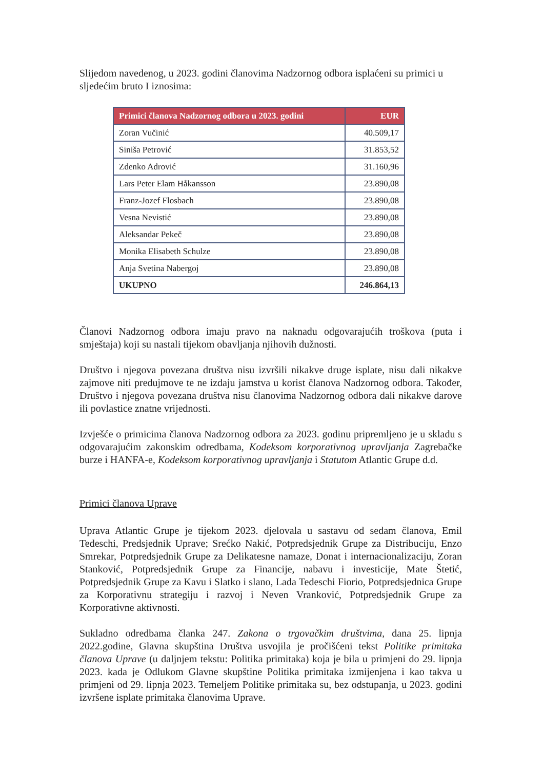Slijedom navedenog, u 2023. godini članovima Nadzornog odbora isplaćeni su primici u sljedećim bruto I iznosima:
| Primici članova Nadzornog odbora u 2023. godini | EUR |
| --- | --- |
| Zoran Vučinić | 40.509,17 |
| Siniša Petrović | 31.853,52 |
| Zdenko Adrović | 31.160,96 |
| Lars Peter Elam Håkansson | 23.890,08 |
| Franz-Jozef Flosbach | 23.890,08 |
| Vesna Nevistić | 23.890,08 |
| Aleksandar Pekeč | 23.890,08 |
| Monika Elisabeth Schulze | 23.890,08 |
| Anja Svetina Nabergoj | 23.890,08 |
| UKUPNO | 246.864,13 |
Članovi Nadzornog odbora imaju pravo na naknadu odgovarajućih troškova (puta i smještaja) koji su nastali tijekom obavljanja njihovih dužnosti.
Društvo i njegova povezana društva nisu izvršili nikakve druge isplate, nisu dali nikakve zajmove niti predujmove te ne izdaju jamstva u korist članova Nadzornog odbora. Također, Društvo i njegova povezana društva nisu članovima Nadzornog odbora dali nikakve darove ili povlastice znatne vrijednosti.
Izvješće o primicima članova Nadzornog odbora za 2023. godinu pripremljeno je u skladu s odgovarajućim zakonskim odredbama, Kodeksom korporativnog upravljanja Zagrebačke burze i HANFA-e, Kodeksom korporativnog upravljanja i Statutom Atlantic Grupe d.d.
Primici članova Uprave
Uprava Atlantic Grupe je tijekom 2023. djelovala u sastavu od sedam članova, Emil Tedeschi, Predsjednik Uprave; Srećko Nakić, Potpredsjednik Grupe za Distribuciju, Enzo Smrekar, Potpredsjednik Grupe za Delikatesne namaze, Donat i internacionalizaciju, Zoran Stanković, Potpredsjednik Grupe za Financije, nabavu i investicije, Mate Štetić, Potpredsjednik Grupe za Kavu i Slatko i slano, Lada Tedeschi Fiorio, Potpredsjednica Grupe za Korporativnu strategiju i razvoj i Neven Vranković, Potpredsjednik Grupe za Korporativne aktivnosti.
Sukladno odredbama članka 247. Zakona o trgovačkim društvima, dana 25. lipnja 2022.godine, Glavna skupština Društva usvojila je pročišćeni tekst Politike primitaka članova Uprave (u daljnjem tekstu: Politika primitaka) koja je bila u primjeni do 29. lipnja 2023. kada je Odlukom Glavne skupštine Politika primitaka izmijenjena i kao takva u primjeni od 29. lipnja 2023. Temeljem Politike primitaka su, bez odstupanja, u 2023. godini izvršene isplate primitaka članovima Uprave.